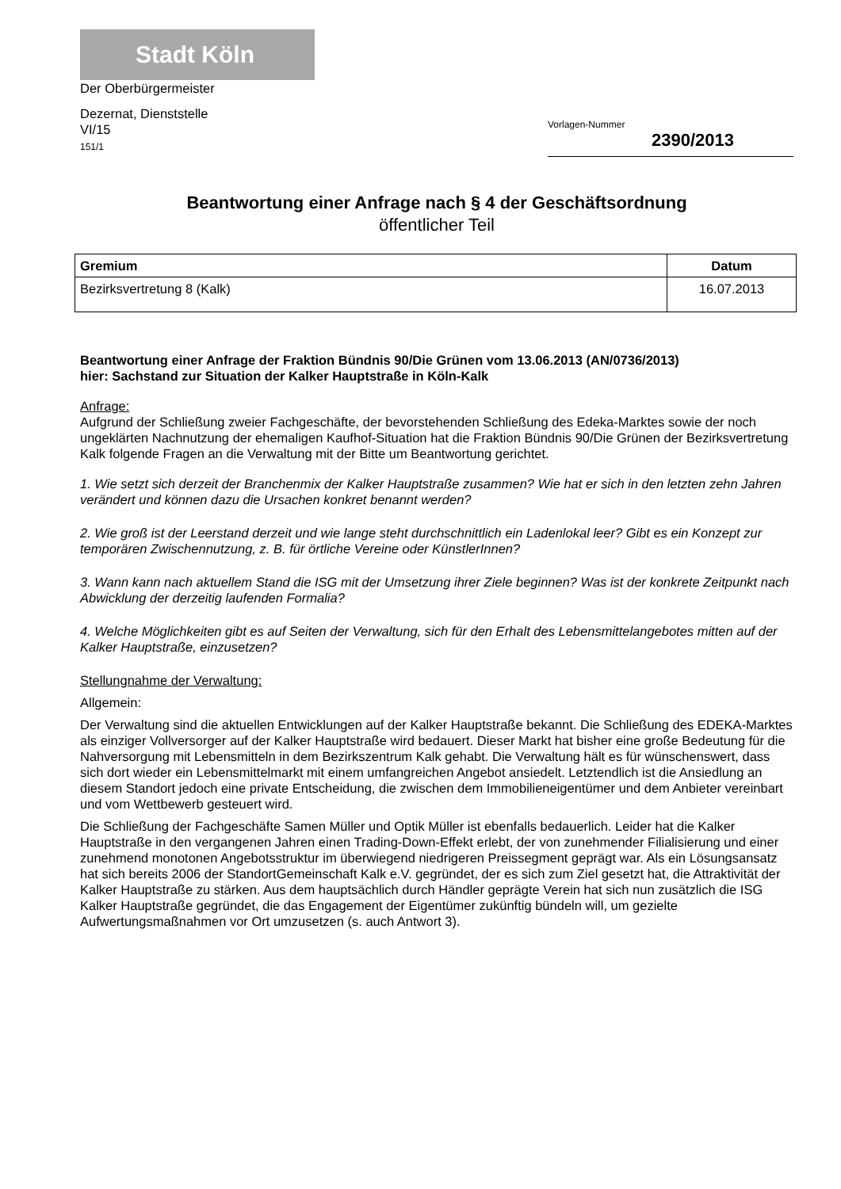Stadt Köln
Der Oberbürgermeister
Dezernat, Dienststelle
VI/15
151/1
Vorlagen-Nummer
2390/2013
Beantwortung einer Anfrage nach § 4 der Geschäftsordnung
öffentlicher Teil
| Gremium | Datum |
| --- | --- |
| Bezirksvertretung 8 (Kalk) | 16.07.2013 |
Beantwortung einer Anfrage der Fraktion Bündnis 90/Die Grünen vom 13.06.2013 (AN/0736/2013)
hier: Sachstand zur Situation der Kalker Hauptstraße in Köln-Kalk
Anfrage:
Aufgrund der Schließung zweier Fachgeschäfte, der bevorstehenden Schließung des Edeka-Marktes sowie der noch ungeklärten Nachnutzung der ehemaligen Kaufhof-Situation hat die Fraktion Bündnis 90/Die Grünen der Bezirksvertretung Kalk folgende Fragen an die Verwaltung mit der Bitte um Beantwortung gerichtet.
1. Wie setzt sich derzeit der Branchenmix der Kalker Hauptstraße zusammen? Wie hat er sich in den letzten zehn Jahren verändert und können dazu die Ursachen konkret benannt werden?
2. Wie groß ist der Leerstand derzeit und wie lange steht durchschnittlich ein Ladenlokal leer? Gibt es ein Konzept zur temporären Zwischennutzung, z. B. für örtliche Vereine oder KünstlerInnen?
3. Wann kann nach aktuellem Stand die ISG mit der Umsetzung ihrer Ziele beginnen? Was ist der konkrete Zeitpunkt nach Abwicklung der derzeitig laufenden Formalia?
4. Welche Möglichkeiten gibt es auf Seiten der Verwaltung, sich für den Erhalt des Lebensmittelangebotes mitten auf der Kalker Hauptstraße, einzusetzen?
Stellungnahme der Verwaltung:
Allgemein:
Der Verwaltung sind die aktuellen Entwicklungen auf der Kalker Hauptstraße bekannt. Die Schließung des EDEKA-Marktes als einziger Vollversorger auf der Kalker Hauptstraße wird bedauert. Dieser Markt hat bisher eine große Bedeutung für die Nahversorgung mit Lebensmitteln in dem Bezirkszentrum Kalk gehabt. Die Verwaltung hält es für wünschenswert, dass sich dort wieder ein Lebensmittelmarkt mit einem umfangreichen Angebot ansiedelt. Letztendlich ist die Ansiedlung an diesem Standort jedoch eine private Entscheidung, die zwischen dem Immobilieneigentümer und dem Anbieter vereinbart und vom Wettbewerb gesteuert wird.
Die Schließung der Fachgeschäfte Samen Müller und Optik Müller ist ebenfalls bedauerlich. Leider hat die Kalker Hauptstraße in den vergangenen Jahren einen Trading-Down-Effekt erlebt, der von zunehmender Filialisierung und einer zunehmend monotonen Angebotsstruktur im überwiegend niedrigeren Preissegment geprägt war. Als ein Lösungsansatz hat sich bereits 2006 der StandortGemeinschaft Kalk e.V. gegründet, der es sich zum Ziel gesetzt hat, die Attraktivität der Kalker Hauptstraße zu stärken. Aus dem hauptsächlich durch Händler geprägte Verein hat sich nun zusätzlich die ISG Kalker Hauptstraße gegründet, die das Engagement der Eigentümer zukünftig bündeln will, um gezielte Aufwertungsmaßnahmen vor Ort umzusetzen (s. auch Antwort 3).